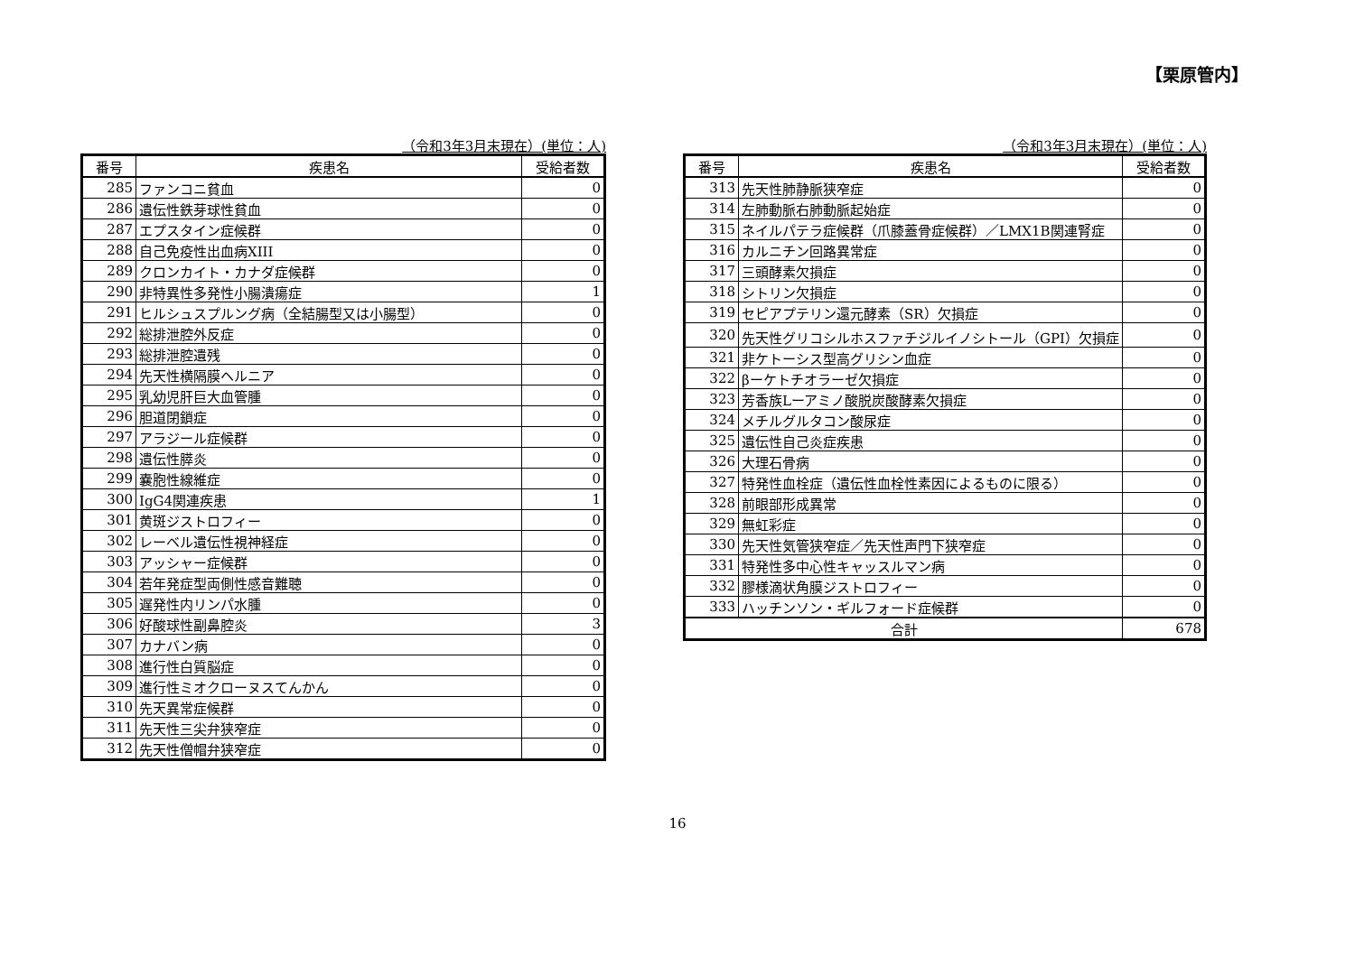【栗原管内】
（令和3年3月末現在）(単位：人)
| 番号 | 疾患名 | 受給者数 |
| --- | --- | --- |
| 285 | ファンコニ貧血 | 0 |
| 286 | 遺伝性鉄芽球性貧血 | 0 |
| 287 | エプスタイン症候群 | 0 |
| 288 | 自己免疫性出血病XIII | 0 |
| 289 | クロンカイト・カナダ症候群 | 0 |
| 290 | 非特異性多発性小腸潰瘍症 | 1 |
| 291 | ヒルシュスプルング病（全結腸型又は小腸型） | 0 |
| 292 | 総排泄腔外反症 | 0 |
| 293 | 総排泄腔遺残 | 0 |
| 294 | 先天性横隔膜ヘルニア | 0 |
| 295 | 乳幼児肝巨大血管腫 | 0 |
| 296 | 胆道閉鎖症 | 0 |
| 297 | アラジール症候群 | 0 |
| 298 | 遺伝性膵炎 | 0 |
| 299 | 嚢胞性線維症 | 0 |
| 300 | IgG4関連疾患 | 1 |
| 301 | 黄斑ジストロフィー | 0 |
| 302 | レーベル遺伝性視神経症 | 0 |
| 303 | アッシャー症候群 | 0 |
| 304 | 若年発症型両側性感音難聴 | 0 |
| 305 | 遅発性内リンパ水腫 | 0 |
| 306 | 好酸球性副鼻腔炎 | 3 |
| 307 | カナバン病 | 0 |
| 308 | 進行性白質脳症 | 0 |
| 309 | 進行性ミオクローヌスてんかん | 0 |
| 310 | 先天異常症候群 | 0 |
| 311 | 先天性三尖弁狭窄症 | 0 |
| 312 | 先天性僧帽弁狭窄症 | 0 |
（令和3年3月末現在）(単位：人)
| 番号 | 疾患名 | 受給者数 |
| --- | --- | --- |
| 313 | 先天性肺静脈狭窄症 | 0 |
| 314 | 左肺動脈右肺動脈起始症 | 0 |
| 315 | ネイルパテラ症候群（爪膝蓋骨症候群）／LMX1B関連腎症 | 0 |
| 316 | カルニチン回路異常症 | 0 |
| 317 | 三頭酵素欠損症 | 0 |
| 318 | シトリン欠損症 | 0 |
| 319 | セピアプテリン還元酵素（SR）欠損症 | 0 |
| 320 | 先天性グリコシルホスファチジルイノシトール（GPI）欠損症 | 0 |
| 321 | 非ケトーシス型高グリシン血症 | 0 |
| 322 | βーケトチオラーゼ欠損症 | 0 |
| 323 | 芳香族Lーアミノ酸脱炭酸酵素欠損症 | 0 |
| 324 | メチルグルタコン酸尿症 | 0 |
| 325 | 遺伝性自己炎症疾患 | 0 |
| 326 | 大理石骨病 | 0 |
| 327 | 特発性血栓症（遺伝性血栓性素因によるものに限る） | 0 |
| 328 | 前眼部形成異常 | 0 |
| 329 | 無虹彩症 | 0 |
| 330 | 先天性気管狭窄症／先天性声門下狭窄症 | 0 |
| 331 | 特発性多中心性キャッスルマン病 | 0 |
| 332 | 膠様滴状角膜ジストロフィー | 0 |
| 333 | ハッチンソン・ギルフォード症候群 | 0 |
| 合計 | | 678 |
16